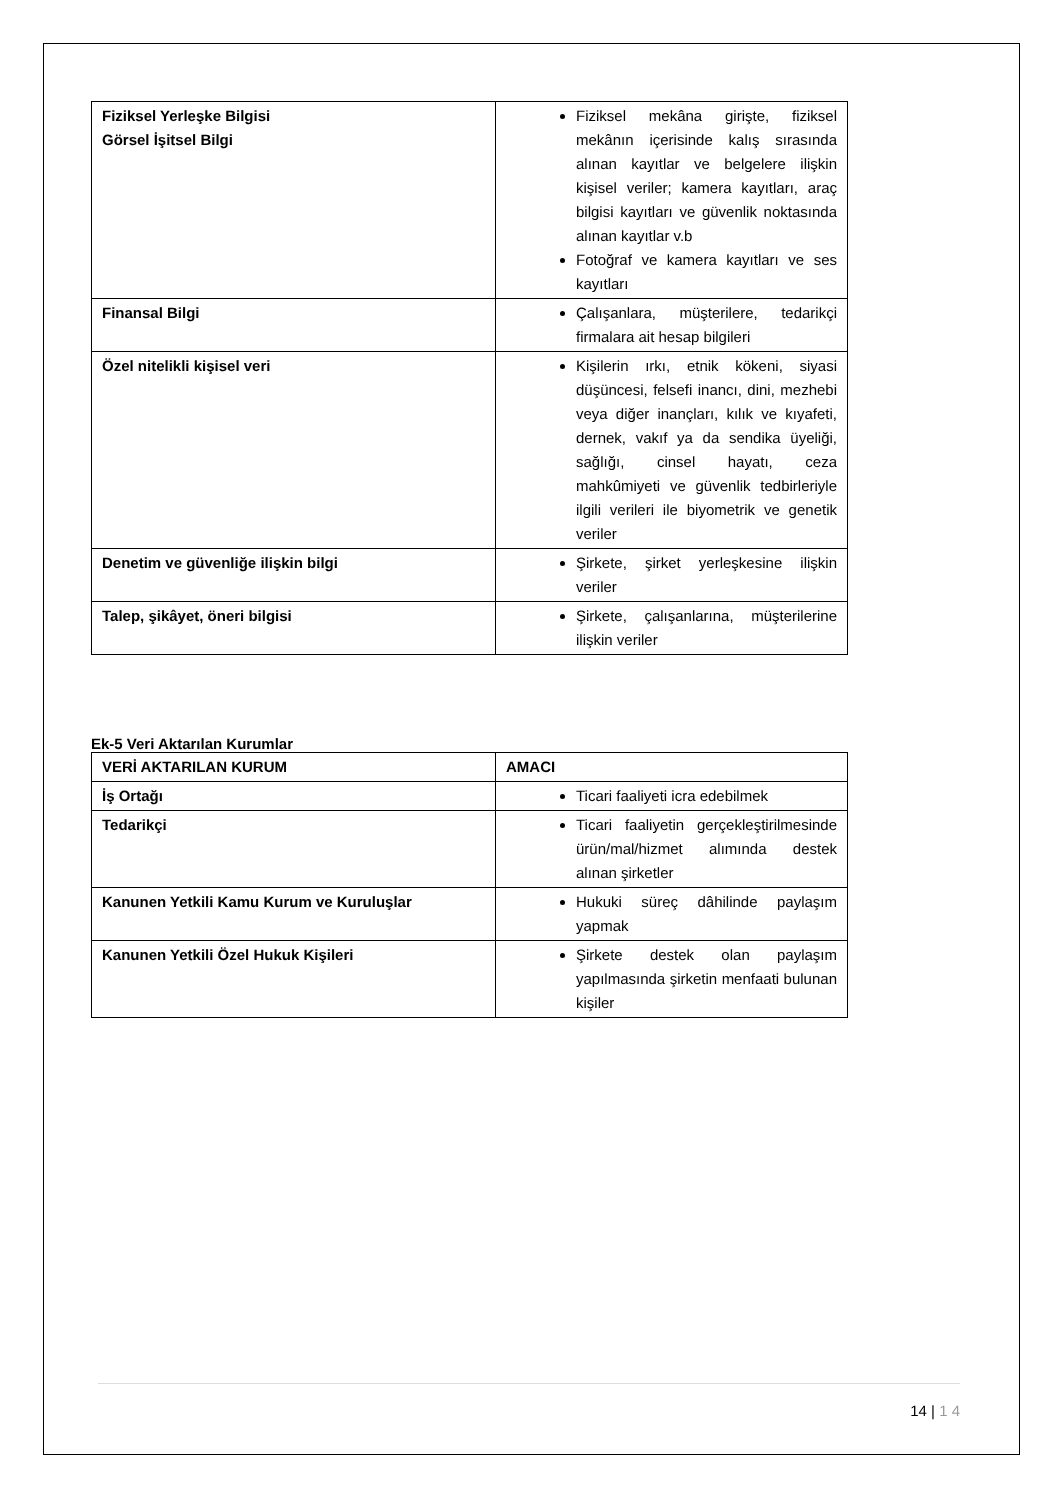| Fiziksel Yerleşke Bilgisi Görsel İşitsel Bilgi | Fiziksel mekâna girişte, fiziksel mekânın içerisinde kalış sırasında alınan kayıtlar ve belgelere ilişkin kişisel veriler; kamera kayıtları, araç bilgisi kayıtları ve güvenlik noktasında alınan kayıtlar v.b Fotoğraf ve kamera kayıtları ve ses kayıtları |
| Finansal Bilgi | Çalışanlara, müşterilere, tedarikçi firmalara ait hesap bilgileri |
| Özel nitelikli kişisel veri | Kişilerin ırkı, etnik kökeni, siyasi düşüncesi, felsefi inancı, dini, mezhebi veya diğer inançları, kılık ve kıyafeti, dernek, vakıf ya da sendika üyeliği, sağlığı, cinsel hayatı, ceza mahkûmiyeti ve güvenlik tedbirleriyle ilgili verileri ile biyometrik ve genetik veriler |
| Denetim ve güvenliğe ilişkin bilgi | Şirkete, şirket yerleşkesine ilişkin veriler |
| Talep, şikâyet, öneri bilgisi | Şirkete, çalışanlarına, müşterilerine ilişkin veriler |
Ek-5 Veri Aktarılan Kurumlar
| VERİ AKTARILAN KURUM | AMACI |
| --- | --- |
| İş Ortağı | Ticari faaliyeti icra edebilmek |
| Tedarikçi | Ticari faaliyetin gerçekleştirilmesinde ürün/mal/hizmet alımında destek alınan şirketler |
| Kanunen Yetkili Kamu Kurum ve Kuruluşlar | Hukuki süreç dâhilinde paylaşım yapmak |
| Kanunen Yetkili Özel Hukuk Kişileri | Şirkete destek olan paylaşım yapılmasında şirketin menfaati bulunan kişiler |
14 | 1 4